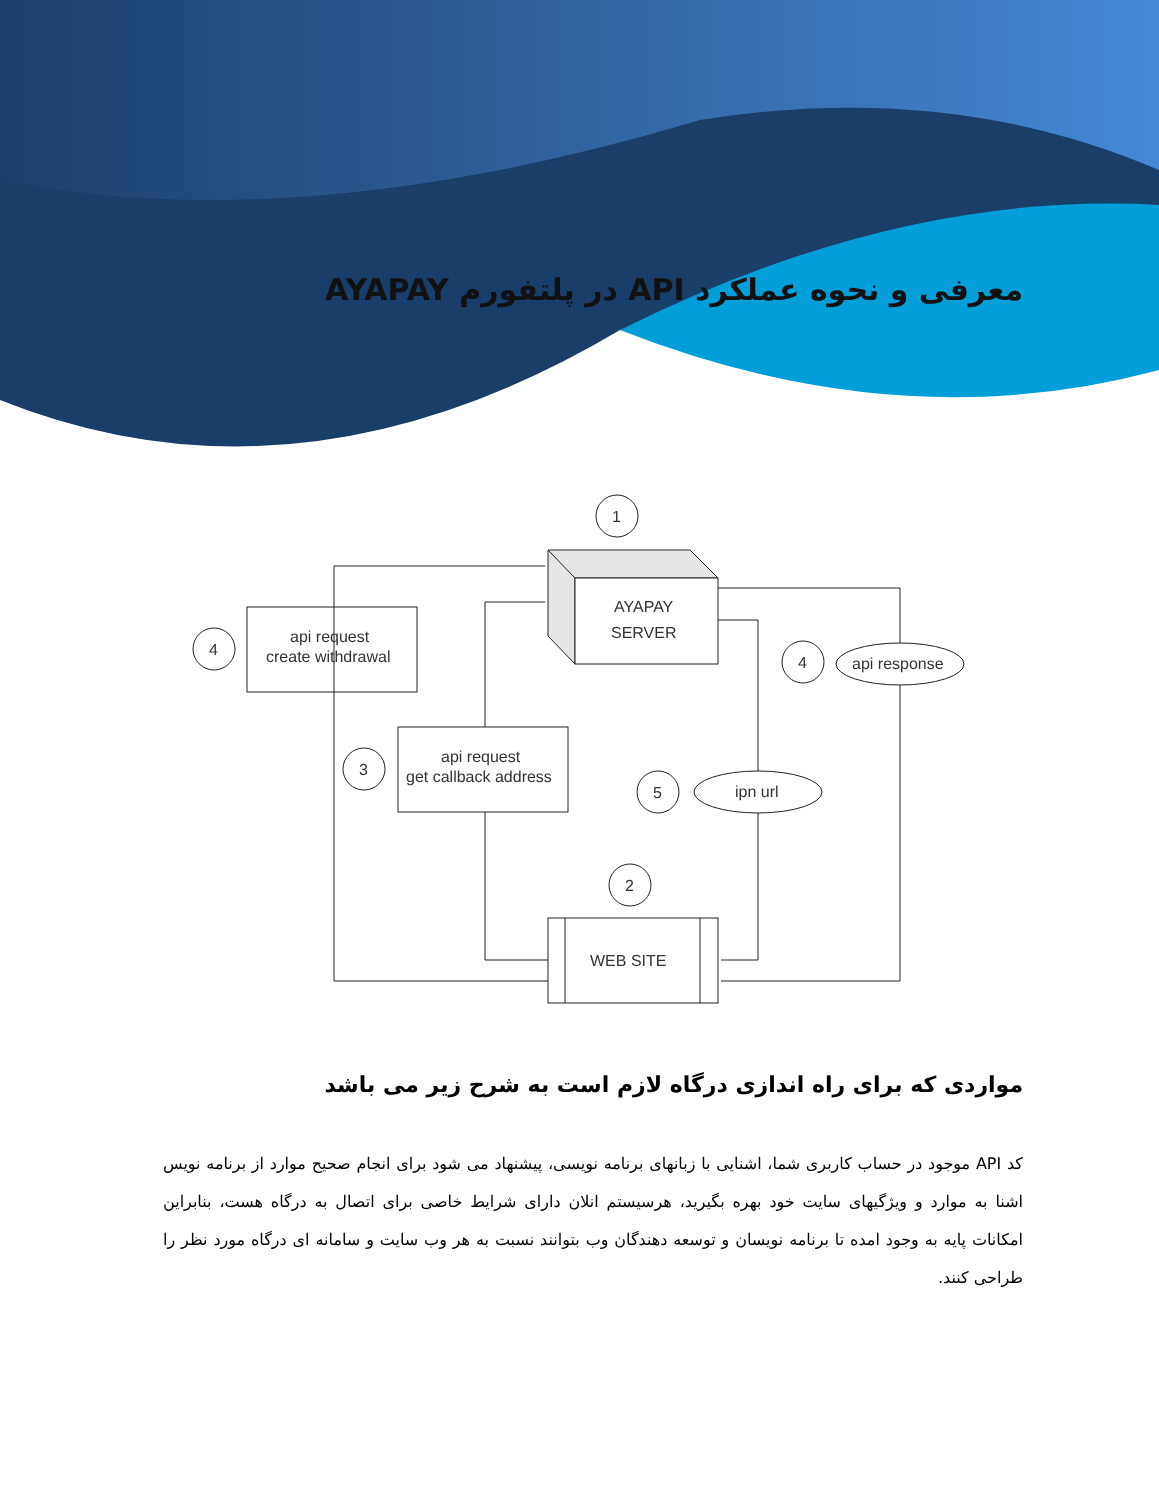معرفی و نحوه عملکرد API در پلتفورم AYAPAY
1
AYAPAY
SERVER
api request
create withdrawal
4
api request
get callback address
3
api response
4
ipn url
5
2
WEB SITE
مواردی که برای راه اندازی درگاه لازم است به شرح زیر می باشد
کد API موجود در حساب کاربری شما، اشنایی با زبانهای برنامه نویسی، پیشنهاد می شود برای انجام صحیح موارد از برنامه نویس اشنا به موارد و ویژگیهای سایت خود بهره بگیرید، هرسیستم انلان دارای شرایط خاصی برای اتصال به درگاه هست، بنابراین امکانات پایه به وجود امده تا برنامه نویسان و توسعه دهندگان وب بتوانند نسبت به هر وب سایت و سامانه ای درگاه مورد نظر را طراحی کنند.